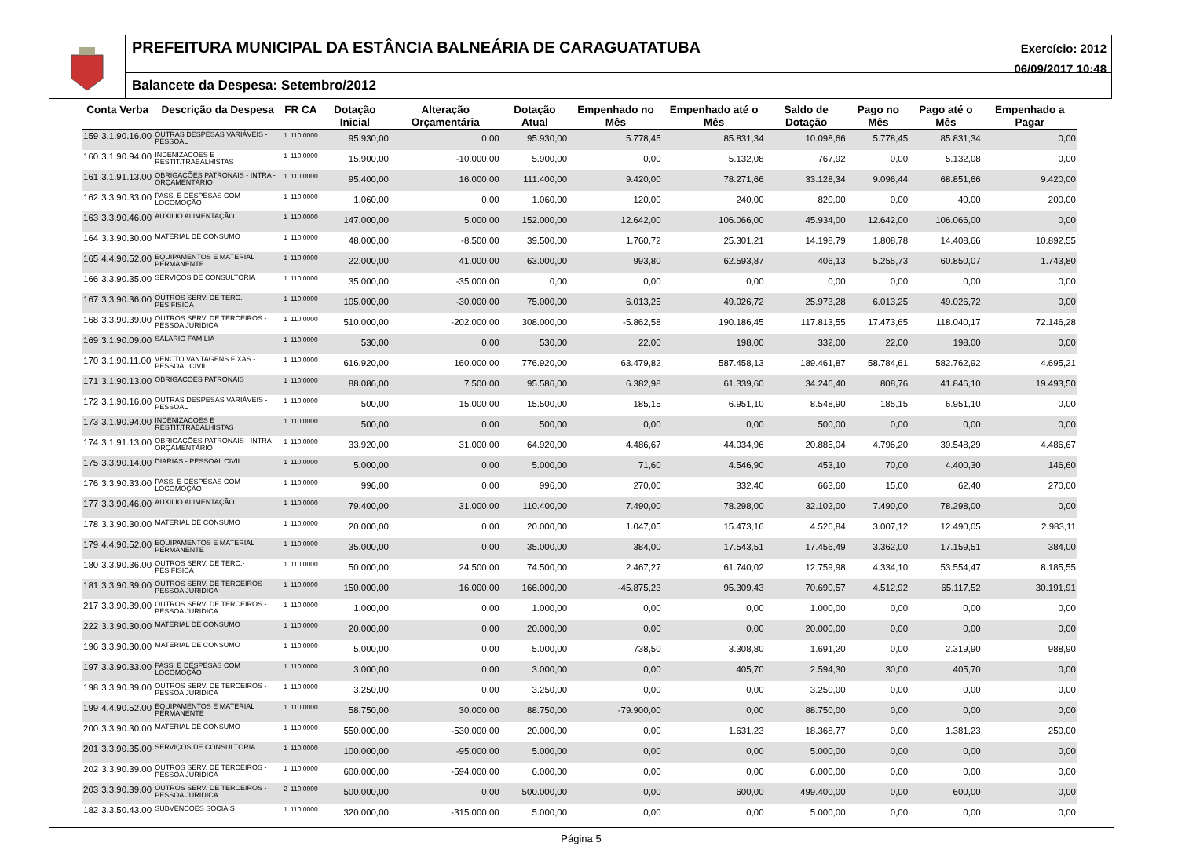PREFEITURA MUNICIPAL DA ESTÂNCIA BALNEÁRIA DE CARAGUATATUBA
Exercício: 2012
06/09/2017 10:48
Balancete da Despesa: Setembro/2012
| Conta Verba | | Descrição da Despesa | FR CA | | Dotação Inicial | Alteração Orçamentária | Dotação Atual | Empenhado no Mês | Empenhado até o Mês | Saldo de Dotação | Pago no Mês | Pago até o Mês | Empenhado a Pagar |
| --- | --- | --- | --- | --- | --- | --- | --- | --- | --- | --- | --- | --- | --- |
| 159 | 3.1.90.16.00 | OUTRAS DESPESAS VARIÁVEIS - PESSOAL | 1 | 110.0000 | 95.930,00 | 0,00 | 95.930,00 | 5.778,45 | 85.831,34 | 10.098,66 | 5.778,45 | 85.831,34 | 0,00 |
| 160 | 3.1.90.94.00 | INDENIZACOES E RESTIT.TRABALHISTAS | 1 | 110.0000 | 15.900,00 | -10.000,00 | 5.900,00 | 0,00 | 5.132,08 | 767,92 | 0,00 | 5.132,08 | 0,00 |
| 161 | 3.1.91.13.00 | OBRIGAÇÕES PATRONAIS - INTRA - ORÇAMENTÁRIO | 1 | 110.0000 | 95.400,00 | 16.000,00 | 111.400,00 | 9.420,00 | 78.271,66 | 33.128,34 | 9.096,44 | 68.851,66 | 9.420,00 |
| 162 | 3.3.90.33.00 | PASS. E DESPESAS COM LOCOMOÇÃO | 1 | 110.0000 | 1.060,00 | 0,00 | 1.060,00 | 120,00 | 240,00 | 820,00 | 0,00 | 40,00 | 200,00 |
| 163 | 3.3.90.46.00 | AUXILIO ALIMENTAÇÃO | 1 | 110.0000 | 147.000,00 | 5.000,00 | 152.000,00 | 12.642,00 | 106.066,00 | 45.934,00 | 12.642,00 | 106.066,00 | 0,00 |
| 164 | 3.3.90.30.00 | MATERIAL DE CONSUMO | 1 | 110.0000 | 48.000,00 | -8.500,00 | 39.500,00 | 1.760,72 | 25.301,21 | 14.198,79 | 1.808,78 | 14.408,66 | 10.892,55 |
| 165 | 4.4.90.52.00 | EQUIPAMENTOS E MATERIAL PERMANENTE | 1 | 110.0000 | 22.000,00 | 41.000,00 | 63.000,00 | 993,80 | 62.593,87 | 406,13 | 5.255,73 | 60.850,07 | 1.743,80 |
| 166 | 3.3.90.35.00 | SERVIÇOS DE CONSULTORIA | 1 | 110.0000 | 35.000,00 | -35.000,00 | 0,00 | 0,00 | 0,00 | 0,00 | 0,00 | 0,00 | 0,00 |
| 167 | 3.3.90.36.00 | OUTROS SERV. DE TERC.-PES.FISICA | 1 | 110.0000 | 105.000,00 | -30.000,00 | 75.000,00 | 6.013,25 | 49.026,72 | 25.973,28 | 6.013,25 | 49.026,72 | 0,00 |
| 168 | 3.3.90.39.00 | OUTROS SERV. DE TERCEIROS - PESSOA JURIDICA | 1 | 110.0000 | 510.000,00 | -202.000,00 | 308.000,00 | -5.862,58 | 190.186,45 | 117.813,55 | 17.473,65 | 118.040,17 | 72.146,28 |
| 169 | 3.1.90.09.00 | SALARIO FAMILIA | 1 | 110.0000 | 530,00 | 0,00 | 530,00 | 22,00 | 198,00 | 332,00 | 22,00 | 198,00 | 0,00 |
| 170 | 3.1.90.11.00 | VENCTO VANTAGENS FIXAS - PESSOAL CIVIL | 1 | 110.0000 | 616.920,00 | 160.000,00 | 776.920,00 | 63.479,82 | 587.458,13 | 189.461,87 | 58.784,61 | 582.762,92 | 4.695,21 |
| 171 | 3.1.90.13.00 | OBRIGACOES PATRONAIS | 1 | 110.0000 | 88.086,00 | 7.500,00 | 95.586,00 | 6.382,98 | 61.339,60 | 34.246,40 | 808,76 | 41.846,10 | 19.493,50 |
| 172 | 3.1.90.16.00 | OUTRAS DESPESAS VARIÁVEIS - PESSOAL | 1 | 110.0000 | 500,00 | 15.000,00 | 15.500,00 | 185,15 | 6.951,10 | 8.548,90 | 185,15 | 6.951,10 | 0,00 |
| 173 | 3.1.90.94.00 | INDENIZACOES E RESTIT.TRABALHISTAS | 1 | 110.0000 | 500,00 | 0,00 | 500,00 | 0,00 | 0,00 | 500,00 | 0,00 | 0,00 | 0,00 |
| 174 | 3.1.91.13.00 | OBRIGAÇÕES PATRONAIS - INTRA - ORÇAMENTÁRIO | 1 | 110.0000 | 33.920,00 | 31.000,00 | 64.920,00 | 4.486,67 | 44.034,96 | 20.885,04 | 4.796,20 | 39.548,29 | 4.486,67 |
| 175 | 3.3.90.14.00 | DIARIAS - PESSOAL CIVIL | 1 | 110.0000 | 5.000,00 | 0,00 | 5.000,00 | 71,60 | 4.546,90 | 453,10 | 70,00 | 4.400,30 | 146,60 |
| 176 | 3.3.90.33.00 | PASS. E DESPESAS COM LOCOMOÇÃO | 1 | 110.0000 | 996,00 | 0,00 | 996,00 | 270,00 | 332,40 | 663,60 | 15,00 | 62,40 | 270,00 |
| 177 | 3.3.90.46.00 | AUXILIO ALIMENTAÇÃO | 1 | 110.0000 | 79.400,00 | 31.000,00 | 110.400,00 | 7.490,00 | 78.298,00 | 32.102,00 | 7.490,00 | 78.298,00 | 0,00 |
| 178 | 3.3.90.30.00 | MATERIAL DE CONSUMO | 1 | 110.0000 | 20.000,00 | 0,00 | 20.000,00 | 1.047,05 | 15.473,16 | 4.526,84 | 3.007,12 | 12.490,05 | 2.983,11 |
| 179 | 4.4.90.52.00 | EQUIPAMENTOS E MATERIAL PERMANENTE | 1 | 110.0000 | 35.000,00 | 0,00 | 35.000,00 | 384,00 | 17.543,51 | 17.456,49 | 3.362,00 | 17.159,51 | 384,00 |
| 180 | 3.3.90.36.00 | OUTROS SERV. DE TERC.-PES.FISICA | 1 | 110.0000 | 50.000,00 | 24.500,00 | 74.500,00 | 2.467,27 | 61.740,02 | 12.759,98 | 4.334,10 | 53.554,47 | 8.185,55 |
| 181 | 3.3.90.39.00 | OUTROS SERV. DE TERCEIROS - PESSOA JURIDICA | 1 | 110.0000 | 150.000,00 | 16.000,00 | 166.000,00 | -45.875,23 | 95.309,43 | 70.690,57 | 4.512,92 | 65.117,52 | 30.191,91 |
| 217 | 3.3.90.39.00 | OUTROS SERV. DE TERCEIROS - PESSOA JURIDICA | 1 | 110.0000 | 1.000,00 | 0,00 | 1.000,00 | 0,00 | 0,00 | 1.000,00 | 0,00 | 0,00 | 0,00 |
| 222 | 3.3.90.30.00 | MATERIAL DE CONSUMO | 1 | 110.0000 | 20.000,00 | 0,00 | 20.000,00 | 0,00 | 0,00 | 20.000,00 | 0,00 | 0,00 | 0,00 |
| 196 | 3.3.90.30.00 | MATERIAL DE CONSUMO | 1 | 110.0000 | 5.000,00 | 0,00 | 5.000,00 | 738,50 | 3.308,80 | 1.691,20 | 0,00 | 2.319,90 | 988,90 |
| 197 | 3.3.90.33.00 | PASS. E DESPESAS COM LOCOMOÇÃO | 1 | 110.0000 | 3.000,00 | 0,00 | 3.000,00 | 0,00 | 405,70 | 2.594,30 | 30,00 | 405,70 | 0,00 |
| 198 | 3.3.90.39.00 | OUTROS SERV. DE TERCEIROS - PESSOA JURIDICA | 1 | 110.0000 | 3.250,00 | 0,00 | 3.250,00 | 0,00 | 0,00 | 3.250,00 | 0,00 | 0,00 | 0,00 |
| 199 | 4.4.90.52.00 | EQUIPAMENTOS E MATERIAL PERMANENTE | 1 | 110.0000 | 58.750,00 | 30.000,00 | 88.750,00 | -79.900,00 | 0,00 | 88.750,00 | 0,00 | 0,00 | 0,00 |
| 200 | 3.3.90.30.00 | MATERIAL DE CONSUMO | 1 | 110.0000 | 550.000,00 | -530.000,00 | 20.000,00 | 0,00 | 1.631,23 | 18.368,77 | 0,00 | 1.381,23 | 250,00 |
| 201 | 3.3.90.35.00 | SERVIÇOS DE CONSULTORIA | 1 | 110.0000 | 100.000,00 | -95.000,00 | 5.000,00 | 0,00 | 0,00 | 5.000,00 | 0,00 | 0,00 | 0,00 |
| 202 | 3.3.90.39.00 | OUTROS SERV. DE TERCEIROS - PESSOA JURIDICA | 1 | 110.0000 | 600.000,00 | -594.000,00 | 6.000,00 | 0,00 | 0,00 | 6.000,00 | 0,00 | 0,00 | 0,00 |
| 203 | 3.3.90.39.00 | OUTROS SERV. DE TERCEIROS - PESSOA JURIDICA | 2 | 110.0000 | 500.000,00 | 0,00 | 500.000,00 | 0,00 | 600,00 | 499.400,00 | 0,00 | 600,00 | 0,00 |
| 182 | 3.3.50.43.00 | SUBVENCOES SOCIAIS | 1 | 110.0000 | 320.000,00 | -315.000,00 | 5.000,00 | 0,00 | 0,00 | 5.000,00 | 0,00 | 0,00 | 0,00 |
Página 5